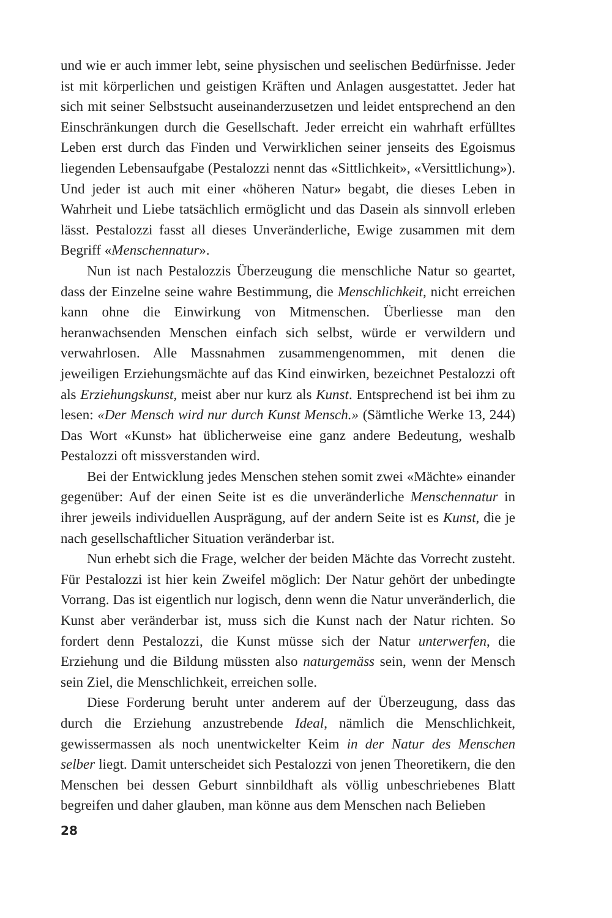und wie er auch immer lebt, seine physischen und seelischen Bedürfnisse. Jeder ist mit körperlichen und geistigen Kräften und Anlagen ausgestattet. Jeder hat sich mit seiner Selbstsucht auseinanderzusetzen und leidet entsprechend an den Einschränkungen durch die Gesellschaft. Jeder erreicht ein wahrhaft erfülltes Leben erst durch das Finden und Verwirklichen seiner jenseits des Egoismus liegenden Lebensaufgabe (Pestalozzi nennt das «Sittlichkeit», «Versittlichung»). Und jeder ist auch mit einer «höheren Natur» begabt, die dieses Leben in Wahrheit und Liebe tatsächlich ermöglicht und das Dasein als sinnvoll erleben lässt. Pestalozzi fasst all dieses Unveränderliche, Ewige zusammen mit dem Begriff «Menschennatur».
Nun ist nach Pestalozzis Überzeugung die menschliche Natur so geartet, dass der Einzelne seine wahre Bestimmung, die Menschlichkeit, nicht erreichen kann ohne die Einwirkung von Mitmenschen. Überliesse man den heranwachsenden Menschen einfach sich selbst, würde er verwildern und verwahrlosen. Alle Massnahmen zusammengenommen, mit denen die jeweiligen Erziehungsmächte auf das Kind einwirken, bezeichnet Pestalozzi oft als Erziehungskunst, meist aber nur kurz als Kunst. Entsprechend ist bei ihm zu lesen: «Der Mensch wird nur durch Kunst Mensch.» (Sämtliche Werke 13, 244) Das Wort «Kunst» hat üblicherweise eine ganz andere Bedeutung, weshalb Pestalozzi oft missverstanden wird.
Bei der Entwicklung jedes Menschen stehen somit zwei «Mächte» einander gegenüber: Auf der einen Seite ist es die unveränderliche Menschennatur in ihrer jeweils individuellen Ausprägung, auf der andern Seite ist es Kunst, die je nach gesellschaftlicher Situation veränderbar ist.
Nun erhebt sich die Frage, welcher der beiden Mächte das Vorrecht zusteht. Für Pestalozzi ist hier kein Zweifel möglich: Der Natur gehört der unbedingte Vorrang. Das ist eigentlich nur logisch, denn wenn die Natur unveränderlich, die Kunst aber veränderbar ist, muss sich die Kunst nach der Natur richten. So fordert denn Pestalozzi, die Kunst müsse sich der Natur unterwerfen, die Erziehung und die Bildung müssten also naturgemäss sein, wenn der Mensch sein Ziel, die Menschlichkeit, erreichen solle.
Diese Forderung beruht unter anderem auf der Überzeugung, dass das durch die Erziehung anzustrebende Ideal, nämlich die Menschlichkeit, gewissermassen als noch unentwickelter Keim in der Natur des Menschen selber liegt. Damit unterscheidet sich Pestalozzi von jenen Theoretikern, die den Menschen bei dessen Geburt sinnbildhaft als völlig unbeschriebenes Blatt begreifen und daher glauben, man könne aus dem Menschen nach Belieben
28